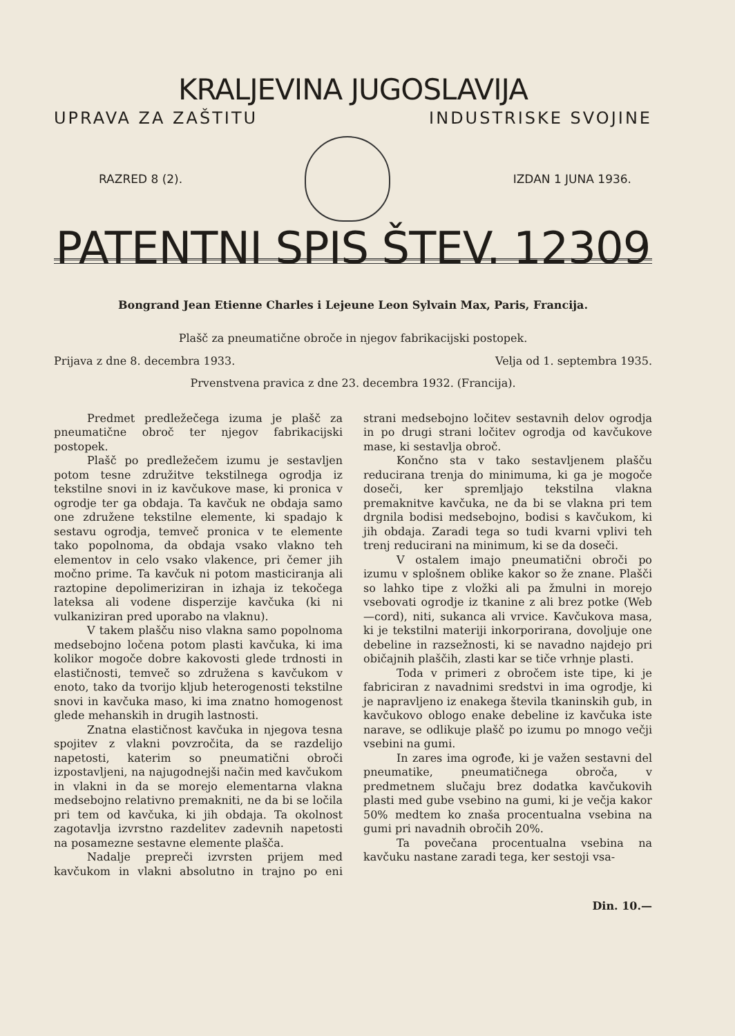KRALJEVINA JUGOSLAVIJA
UPRAVA ZA ZAŠTITU INDUSTRISKE SVOJINE
RAZRED 8 (2). IZDAN 1 JUNA 1936.
PATENTNI SPIS ŠTEV. 12309
Bongrand Jean Etienne Charles i Lejeune Leon Sylvain Max, Paris, Francija.
Plašč za pneumatične obroče in njegov fabrikacijski postopek.
Prijava z dne 8. decembra 1933. Velja od 1. septembra 1935.
Prvenstvena pravica z dne 23. decembra 1932. (Francija).
Predmet predležečega izuma je plašč za pneumatične obroč ter njegov fabrikacijski postopek.
Plašč po predležečem izumu je sestavljen potom tesne združitve tekstilnega ogrodja iz tekstilne snovi in iz kavčukove mase, ki pronica v ogrodje ter ga obdaja. Ta kavčuk ne obdaja samo one združene tekstilne elemente, ki spadajo k sestavu ogrodja, temveč pronica v te elemente tako popolnoma, da obdaja vsako vlakno teh elementov in celo vsako vlakence, pri čemer jih močno prime. Ta kavčuk ni potom masticiranja ali raztopine depolimeriziran in izhaja iz tekočega lateksa ali vodene disperzije kavčuka (ki ni vulkaniziran pred uporabo na vlaknu).
V takem plašču niso vlakna samo popolnoma medsebojno ločena potom plasti kavčuka, ki ima kolikor mogoče dobre kakovosti glede trdnosti in elastičnosti, temveč so združena s kavčukom v enoto, tako da tvorijo kljub heterogenosti tekstilne snovi in kavčuka maso, ki ima znatno homogenost glede mehanskih in drugih lastnosti.
Znatna elastičnost kavčuka in njegova tesna spojitev z vlakni povzročita, da se razdelijo napetosti, katerim so pneumatični obroči izpostavljeni, na najugodnejši način med kavčukom in vlakni in da se morejo elementarna vlakna medsebojno relativno premakniti, ne da bi se ločila pri tem od kavčuka, ki jih obdaja. Ta okolnost zagotavlja izvrstno razdelitev zadevnih napetosti na posamezne sestavne elemente plašča.
Nadalje prepreči izvrsten prijem med kavčukom in vlakni absolutno in trajno po eni strani medsebojno ločitev sestavnih delov ogrodja in po drugi strani ločitev ogrodja od kavčukove mase, ki sestavlja obroč.
Končno sta v tako sestavljenem plašču reducirana trenja do minimuma, ki ga je mogoče doseči, ker spremljajo tekstilna vlakna premaknitve kavčuka, ne da bi se vlakna pri tem drgnila bodisi medsebojno, bodisi s kavčukom, ki jih obdaja. Zaradi tega so tudi kvarni vplivi teh trenj reducirani na minimum, ki se da doseči.
V ostalem imajo pneumatični obroči po izumu v splošnem oblike kakor so že znane. Plašči so lahko tipe z vložki ali pa žmulni in morejo vsebovati ogrodje iz tkanine z ali brez potke (Web—cord), niti, sukanca ali vrvice. Kavčukova masa, ki je tekstilni materiji inkorporirana, dovoljuje one debeline in razsežnosti, ki se navadno najdejo pri običajnih plaščih, zlasti kar se tiče vrhnje plasti.
Toda v primeri z obročem iste tipe, ki je fabriciran z navadnimi sredstvi in ima ogrodje, ki je napravljeno iz enakega števila tkaninskih gub, in kavčukovo oblogo enake debeline iz kavčuka iste narave, se odlikuje plašč po izumu po mnogo večji vsebini na gumi.
In zares ima ogrođe, ki je važen sestavni del pneumatike, pneumatičnega obroča, v predmetnem slučaju brez dodatka kavčukovih plasti med gube vsebino na gumi, ki je večja kakor 50% medtem ko znaša procentualna vsebina na gumi pri navadnih obročih 20%.
Ta povečana procentualna vsebina na kavčuku nastane zaradi tega, ker sestoji vsa-
Din. 10.—